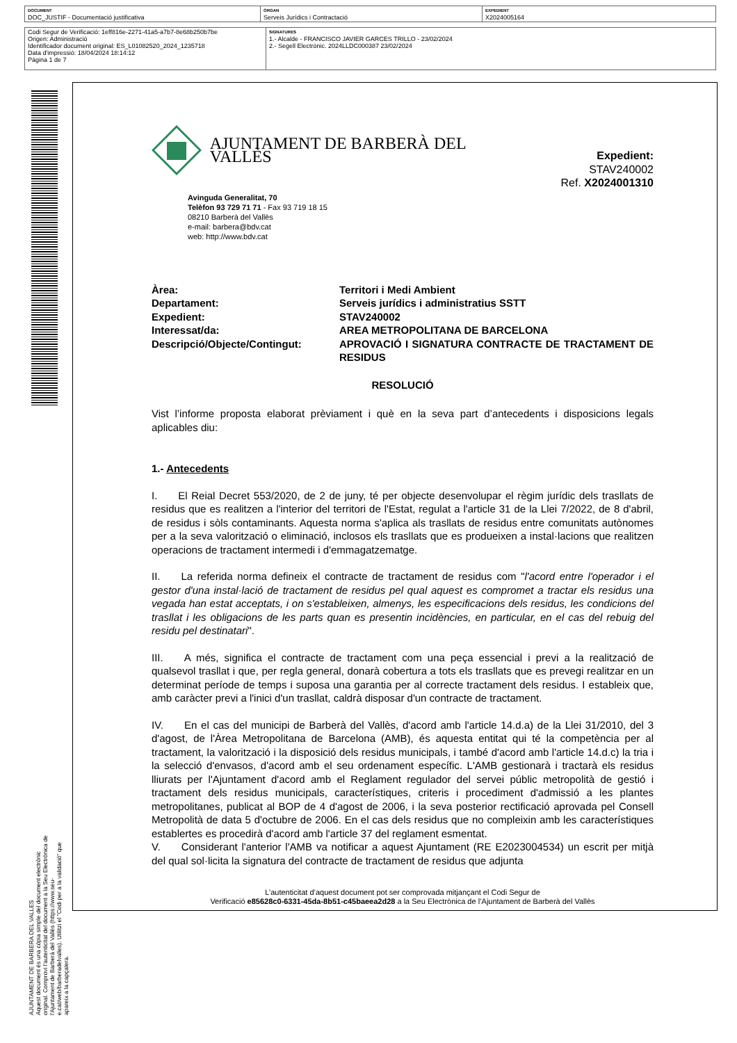| DOCUMENT DOC_JUSTIF - Documentació justificativa | ÒRGAN Serveis Jurídics i Contractació | EXPEDIENT X2024005164 |
| Codi Segur de Verificació: 1eff816e-2271-41a5-a7b7-8e68b250b7be Origen: Administració Identificador document original: ES_L01082520_2024_1235718 Data d'impressió: 18/04/2024 18:14:12 Pàgina 1 de 7 | SIGNATURES 1.- Alcalde - FRANCISCO JAVIER GARCES TRILLO - 23/02/2024 2.- Segell Electrònic. 2024LLDC000387 23/02/2024 |
AJUNTAMENT DE BARBERA DEL VALLES
Aquest document és una còpia simple del document electrònic original. Comprovi l'autenticitat del document a la Seu Electrònica de l'Ajuntament de Barberà del Vallès (https://www.seu-e.cat/web/barberadelvalles). Utilitzi el "Codi per a la validació" que apareix a la capçalera.
AJUNTAMENT DE BARBERÀ DEL VALLÈS
Expedient: STAV240002
Ref. X2024001310
Avinguda Generalitat, 70
Telèfon 93 729 71 71 - Fax 93 719 18 15
08210 Barberà del Vallès
e-mail: barbera@bdv.cat
web: http://www.bdv.cat
| Àrea: | Territori i Medi Ambient |
| Departament: | Serveis jurídics i administratius SSTT |
| Expedient: | STAV240002 |
| Interessat/da: | AREA METROPOLITANA DE BARCELONA |
| Descripció/Objecte/Contingut: | APROVACIÓ I SIGNATURA CONTRACTE DE TRACTAMENT DE RESIDUS |
RESOLUCIÓ
Vist l’informe proposta elaborat prèviament i què en la seva part d’antecedents i disposicions legals aplicables diu:
1.- Antecedents
I.  El Reial Decret 553/2020, de 2 de juny, té per objecte desenvolupar el règim jurídic dels trasllats de residus que es realitzen a l'interior del territori de l'Estat, regulat a l'article 31 de la Llei 7/2022, de 8 d'abril, de residus i sòls contaminants. Aquesta norma s'aplica als trasllats de residus entre comunitats autònomes per a la seva valorització o eliminació, inclosos els trasllats que es produeixen a instal·lacions que realitzen operacions de tractament intermedi i d'emmagatzematge.
II.  La referida norma defineix el contracte de tractament de residus com "l'acord entre l'operador i el gestor d'una instal·lació de tractament de residus pel qual aquest es compromet a tractar els residus una vegada han estat acceptats, i on s'estableixen, almenys, les especificacions dels residus, les condicions del trasllat i les obligacions de les parts quan es presentin incidències, en particular, en el cas del rebuig del residu pel destinatari".
III.  A més, significa el contracte de tractament com una peça essencial i previ a la realització de qualsevol trasllat i que, per regla general, donarà cobertura a tots els trasllats que es prevegi realitzar en un determinat període de temps i suposa una garantia per al correcte tractament dels residus. I estableix que, amb caràcter previ a l'inici d'un trasllat, caldrà disposar d'un contracte de tractament.
IV.  En el cas del municipi de Barberà del Vallès, d'acord amb l'article 14.d.a) de la Llei 31/2010, del 3 d'agost, de l'Àrea Metropolitana de Barcelona (AMB), és aquesta entitat qui té la competència per al tractament, la valorització i la disposició dels residus municipals, i també d'acord amb l'article 14.d.c) la tria i la selecció d'envasos, d'acord amb el seu ordenament específic. L'AMB gestionarà i tractarà els residus lliurats per l'Ajuntament d'acord amb el Reglament regulador del servei públic metropolità de gestió i tractament dels residus municipals, característiques, criteris i procediment d'admissió a les plantes metropolitanes, publicat al BOP de 4 d'agost de 2006, i la seva posterior rectificació aprovada pel Consell Metropolità de data 5 d'octubre de 2006. En el cas dels residus que no compleixin amb les característiques establertes es procedirà d'acord amb l'article 37 del reglament esmentat.
V.  Considerant l'anterior l'AMB va notificar a aquest Ajuntament (RE E2023004534) un escrit per mitjà del qual sol·licita la signatura del contracte de tractament de residus que adjunta
L’autenticitat d’aquest document pot ser comprovada mitjançant el Codi Segur de
Verificació e85628c0-6331-45da-8b51-c45baeea2d28 a la Seu Electrònica de l’Ajuntament de Barberà del Vallès